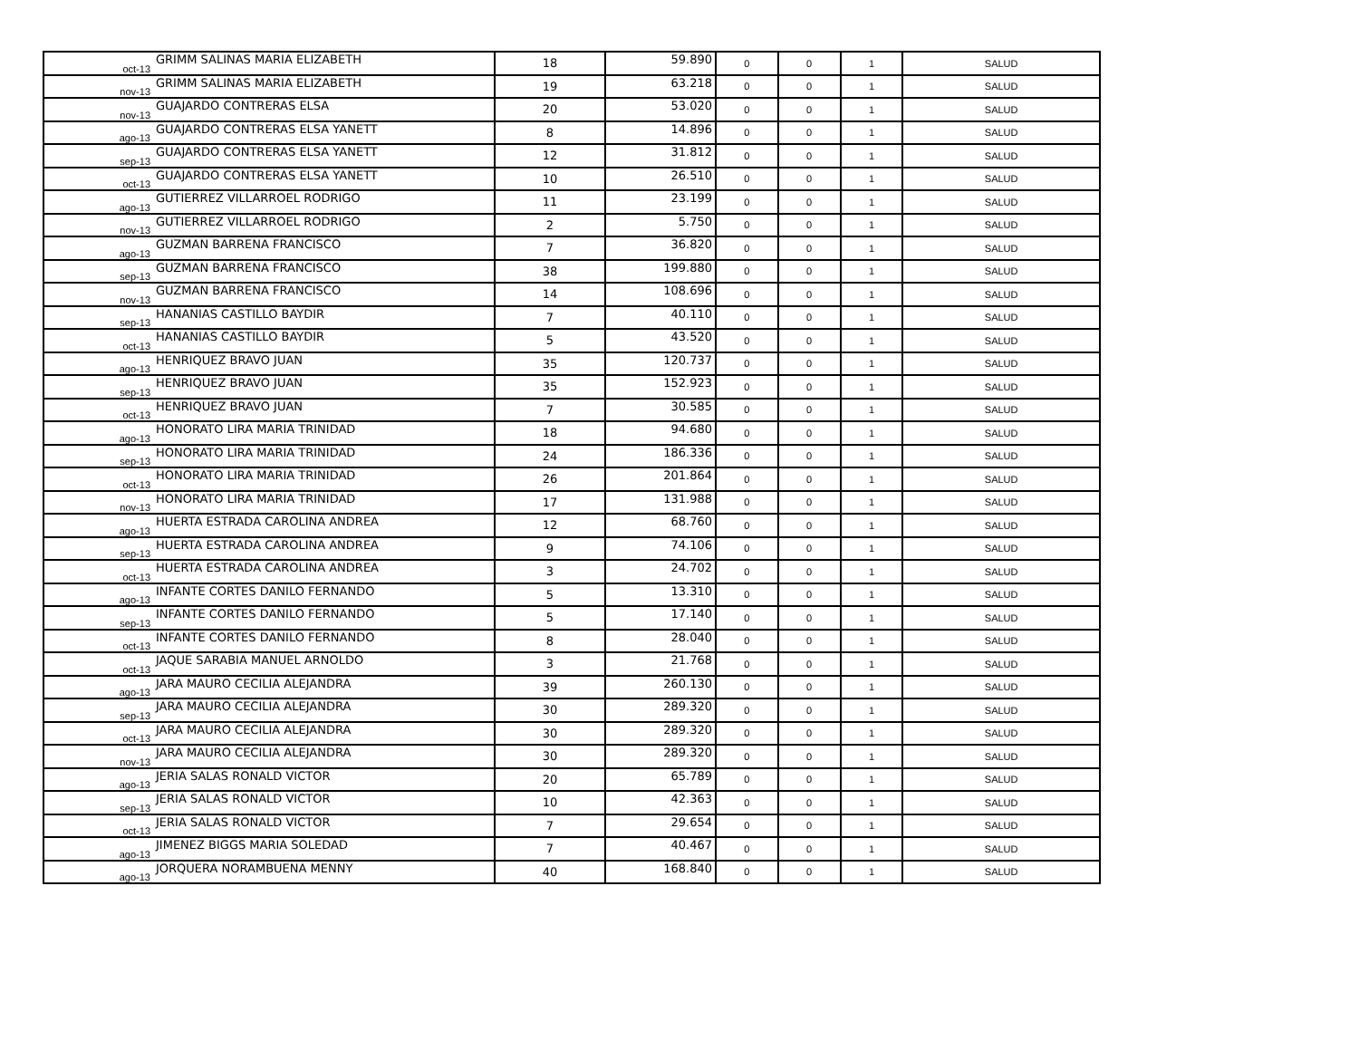| oct-13 | GRIMM SALINAS MARIA ELIZABETH | 18 | 59.890 | 0 | 0 | 1 | SALUD |
| nov-13 | GRIMM SALINAS MARIA ELIZABETH | 19 | 63.218 | 0 | 0 | 1 | SALUD |
| nov-13 | GUAJARDO CONTRERAS ELSA | 20 | 53.020 | 0 | 0 | 1 | SALUD |
| ago-13 | GUAJARDO CONTRERAS ELSA YANETT | 8 | 14.896 | 0 | 0 | 1 | SALUD |
| sep-13 | GUAJARDO CONTRERAS ELSA YANETT | 12 | 31.812 | 0 | 0 | 1 | SALUD |
| oct-13 | GUAJARDO CONTRERAS ELSA YANETT | 10 | 26.510 | 0 | 0 | 1 | SALUD |
| ago-13 | GUTIERREZ VILLARROEL RODRIGO | 11 | 23.199 | 0 | 0 | 1 | SALUD |
| nov-13 | GUTIERREZ VILLARROEL RODRIGO | 2 | 5.750 | 0 | 0 | 1 | SALUD |
| ago-13 | GUZMAN BARRENA FRANCISCO | 7 | 36.820 | 0 | 0 | 1 | SALUD |
| sep-13 | GUZMAN BARRENA FRANCISCO | 38 | 199.880 | 0 | 0 | 1 | SALUD |
| nov-13 | GUZMAN BARRENA FRANCISCO | 14 | 108.696 | 0 | 0 | 1 | SALUD |
| sep-13 | HANANIAS CASTILLO BAYDIR | 7 | 40.110 | 0 | 0 | 1 | SALUD |
| oct-13 | HANANIAS CASTILLO BAYDIR | 5 | 43.520 | 0 | 0 | 1 | SALUD |
| ago-13 | HENRIQUEZ BRAVO JUAN | 35 | 120.737 | 0 | 0 | 1 | SALUD |
| sep-13 | HENRIQUEZ BRAVO JUAN | 35 | 152.923 | 0 | 0 | 1 | SALUD |
| oct-13 | HENRIQUEZ BRAVO JUAN | 7 | 30.585 | 0 | 0 | 1 | SALUD |
| ago-13 | HONORATO LIRA MARIA TRINIDAD | 18 | 94.680 | 0 | 0 | 1 | SALUD |
| sep-13 | HONORATO LIRA MARIA TRINIDAD | 24 | 186.336 | 0 | 0 | 1 | SALUD |
| oct-13 | HONORATO LIRA MARIA TRINIDAD | 26 | 201.864 | 0 | 0 | 1 | SALUD |
| nov-13 | HONORATO LIRA MARIA TRINIDAD | 17 | 131.988 | 0 | 0 | 1 | SALUD |
| ago-13 | HUERTA ESTRADA CAROLINA ANDREA | 12 | 68.760 | 0 | 0 | 1 | SALUD |
| sep-13 | HUERTA ESTRADA CAROLINA ANDREA | 9 | 74.106 | 0 | 0 | 1 | SALUD |
| oct-13 | HUERTA ESTRADA CAROLINA ANDREA | 3 | 24.702 | 0 | 0 | 1 | SALUD |
| ago-13 | INFANTE CORTES DANILO FERNANDO | 5 | 13.310 | 0 | 0 | 1 | SALUD |
| sep-13 | INFANTE CORTES DANILO FERNANDO | 5 | 17.140 | 0 | 0 | 1 | SALUD |
| oct-13 | INFANTE CORTES DANILO FERNANDO | 8 | 28.040 | 0 | 0 | 1 | SALUD |
| oct-13 | JAQUE SARABIA MANUEL ARNOLDO | 3 | 21.768 | 0 | 0 | 1 | SALUD |
| ago-13 | JARA MAURO CECILIA ALEJANDRA | 39 | 260.130 | 0 | 0 | 1 | SALUD |
| sep-13 | JARA MAURO CECILIA ALEJANDRA | 30 | 289.320 | 0 | 0 | 1 | SALUD |
| oct-13 | JARA MAURO CECILIA ALEJANDRA | 30 | 289.320 | 0 | 0 | 1 | SALUD |
| nov-13 | JARA MAURO CECILIA ALEJANDRA | 30 | 289.320 | 0 | 0 | 1 | SALUD |
| ago-13 | JERIA SALAS RONALD VICTOR | 20 | 65.789 | 0 | 0 | 1 | SALUD |
| sep-13 | JERIA SALAS RONALD VICTOR | 10 | 42.363 | 0 | 0 | 1 | SALUD |
| oct-13 | JERIA SALAS RONALD VICTOR | 7 | 29.654 | 0 | 0 | 1 | SALUD |
| ago-13 | JIMENEZ BIGGS MARIA SOLEDAD | 7 | 40.467 | 0 | 0 | 1 | SALUD |
| ago-13 | JORQUERA NORAMBUENA MENNY | 40 | 168.840 | 0 | 0 | 1 | SALUD |